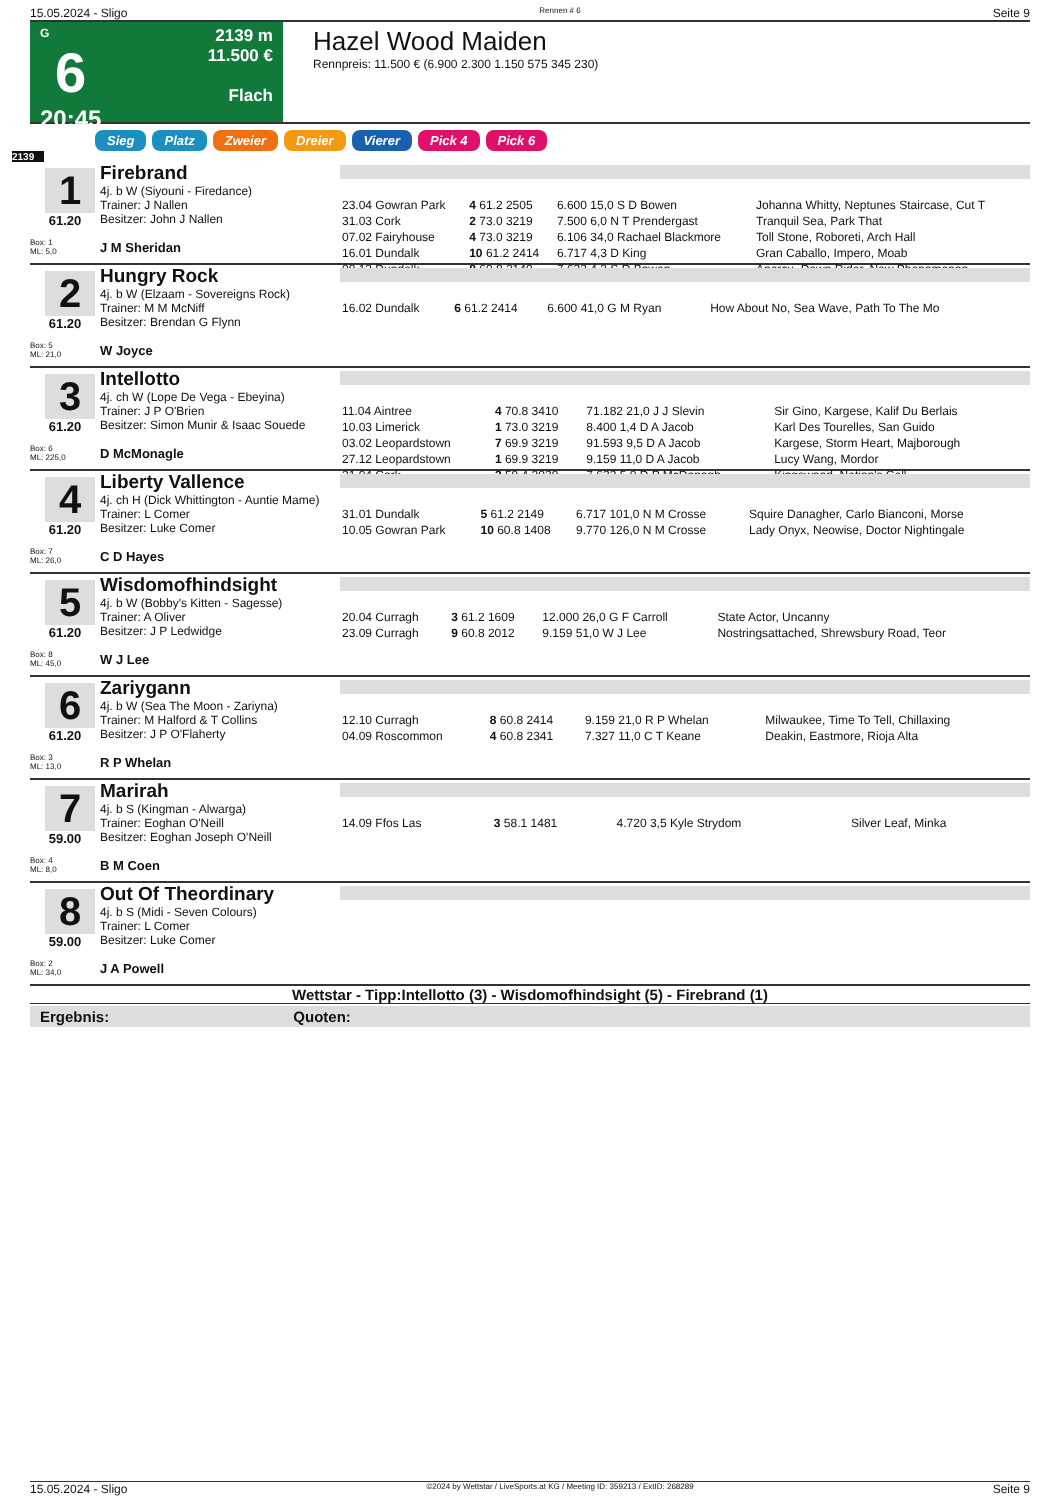15.05.2024 - Sligo Rennen # 6 Seite 9
G
6
20:45
2139 m
11.500 €
Flach
Hazel Wood Maiden
Rennpreis: 11.500 € (6.900 2.300 1.150 575 345 230)
Sieg Platz Zweier Dreier Vierer Pick 4 Pick 6
2139
1
61.20
Box: 1
ML: 5,0
Firebrand
4j. b W (Siyouni - Firedance)
Trainer: J Nallen
Besitzer: John J Nallen
J M Sheridan
| 23.04 Gowran Park | 4 61.2 2505 | 6.600 15,0 S D Bowen | Johanna Whitty, Neptunes Staircase, Cut T |
| 31.03 Cork | 2 73.0 3219 | 7.500 6,0 N T Prendergast | Tranquil Sea, Park That |
| 07.02 Fairyhouse | 4 73.0 3219 | 6.106 34,0 Rachael Blackmore | Toll Stone, Roboreti, Arch Hall |
| 16.01 Dundalk | 10 61.2 2414 | 6.717 4,3 D King | Gran Caballo, Impero, Moab |
| 08.12 Dundalk | 8 60.8 2149 | 7.633 4,2 S D Bowen | Apercu, Dawn Rider, New Phenomenon |
2
61.20
Box: 5
ML: 21,0
Hungry Rock
4j. b W (Elzaam - Sovereigns Rock)
Trainer: M M McNiff
Besitzer: Brendan G Flynn
W Joyce
| 16.02 Dundalk | 6 61.2 2414 | 6.600 41,0 G M Ryan | How About No, Sea Wave, Path To The Mo |
3
61.20
Box: 6
ML: 225,0
Intellotto
4j. ch W (Lope De Vega - Ebeyina)
Trainer: J P O'Brien
Besitzer: Simon Munir & Isaac Souede
D McMonagle
| 11.04 Aintree | 4 70.8 3410 | 71.182 21,0 J J Slevin | Sir Gino, Kargese, Kalif Du Berlais |
| 10.03 Limerick | 1 73.0 3219 | 8.400 1,4 D A Jacob | Karl Des Tourelles, San Guido |
| 03.02 Leopardstown | 7 69.9 3219 | 91.593 9,5 D A Jacob | Kargese, Storm Heart, Majborough |
| 27.12 Leopardstown | 1 69.9 3219 | 9.159 11,0 D A Jacob | Lucy Wang, Mordor |
| 21.04 Cork | 2 59.4 2039 | 7.633 5,0 D P McDonogh | Kingswood, Nation's Call |
4
61.20
Box: 7
ML: 26,0
Liberty Vallence
4j. ch H (Dick Whittington - Auntie Mame)
Trainer: L Comer
Besitzer: Luke Comer
C D Hayes
| 31.01 Dundalk | 5 61.2 2149 | 6.717 101,0 N M Crosse | Squire Danagher, Carlo Bianconi, Morse |
| 10.05 Gowran Park | 10 60.8 1408 | 9.770 126,0 N M Crosse | Lady Onyx, Neowise, Doctor Nightingale |
5
61.20
Box: 8
ML: 45,0
Wisdomofhindsight
4j. b W (Bobby's Kitten - Sagesse)
Trainer: A Oliver
Besitzer: J P Ledwidge
W J Lee
| 20.04 Curragh | 3 61.2 1609 | 12.000 26,0 G F Carroll | State Actor, Uncanny |
| 23.09 Curragh | 9 60.8 2012 | 9.159 51,0 W J Lee | Nostringsattached, Shrewsbury Road, Teor |
6
61.20
Box: 3
ML: 13,0
Zariygann
4j. b W (Sea The Moon - Zariyna)
Trainer: M Halford & T Collins
Besitzer: J P O'Flaherty
R P Whelan
| 12.10 Curragh | 8 60.8 2414 | 9.159 21,0 R P Whelan | Milwaukee, Time To Tell, Chillaxing |
| 04.09 Roscommon | 4 60.8 2341 | 7.327 11,0 C T Keane | Deakin, Eastmore, Rioja Alta |
7
59.00
Box: 4
ML: 8,0
Marirah
4j. b S (Kingman - Alwarga)
Trainer: Eoghan O'Neill
Besitzer: Eoghan Joseph O'Neill
B M Coen
| 14.09 Ffos Las | 3 58.1 1481 | 4.720 3,5 Kyle Strydom | Silver Leaf, Minka |
8
59.00
Box: 2
ML: 34,0
Out Of Theordinary
4j. b S (Midi - Seven Colours)
Trainer: L Comer
Besitzer: Luke Comer
J A Powell
Wettstar - Tipp:Intellotto (3) - Wisdomofhindsight (5) - Firebrand (1)
Ergebnis: Quoten:
15.05.2024 - Sligo ©2024 by Wettstar / LiveSports.at KG / Meeting ID: 359213 / ExtID: 268289 Seite 9